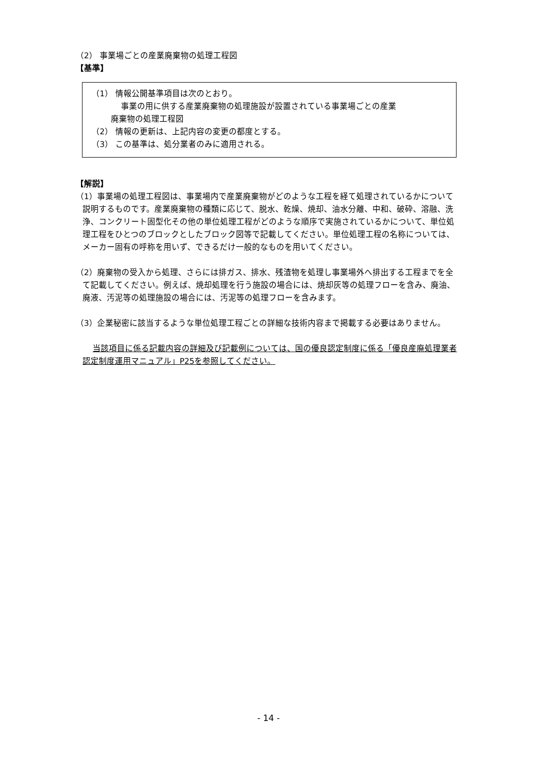（2） 事業場ごとの産業廃棄物の処理工程図
【基準】
（1） 情報公開基準項目は次のとおり。
事業の用に供する産業廃棄物の処理施設が設置されている事業場ごとの産業
廃棄物の処理工程図
（2） 情報の更新は、上記内容の変更の都度とする。
（3） この基準は、処分業者のみに適用される。
【解説】
（1）事業場の処理工程図は、事業場内で産業廃棄物がどのような工程を経て処理されているかについて説明するものです。産業廃棄物の種類に応じて、脱水、乾燥、焼却、油水分離、中和、破砕、溶融、洗浄、コンクリート固型化その他の単位処理工程がどのような順序で実施されているかについて、単位処理工程をひとつのブロックとしたブロック図等で記載してください。単位処理工程の名称については、メーカー固有の呼称を用いず、できるだけ一般的なものを用いてください。
（2）廃棄物の受入から処理、さらには排ガス、排水、残渣物を処理し事業場外へ排出する工程までを全て記載してください。例えば、焼却処理を行う施設の場合には、焼却灰等の処理フローを含み、廃油、廃液、汚泥等の処理施設の場合には、汚泥等の処理フローを含みます。
（3）企業秘密に該当するような単位処理工程ごとの詳細な技術内容まで掲載する必要はありません。
当該項目に係る記載内容の詳細及び記載例については、国の優良認定制度に係る「優良産廃処理業者認定制度運用マニュアル」P25を参照してください。
- 14 -